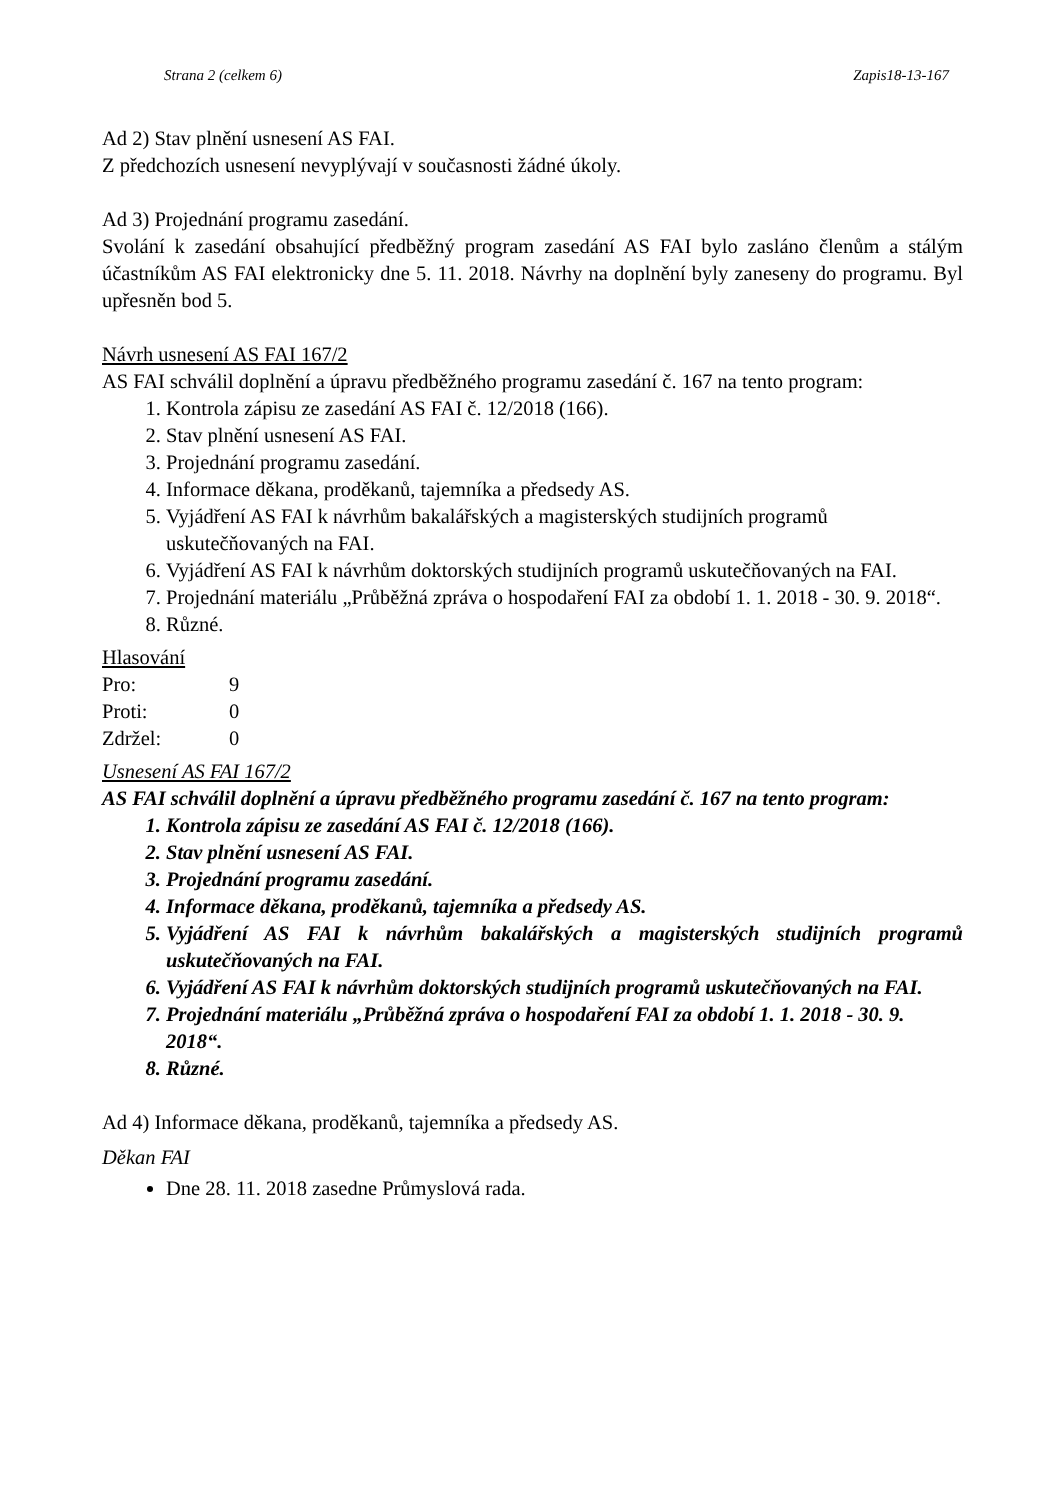Strana 2 (celkem 6) Zapis18-13-167
Ad 2) Stav plnění usnesení AS FAI.
Z předchozích usnesení nevyplývají v současnosti žádné úkoly.
Ad 3) Projednání programu zasedání.
Svolání k zasedání obsahující předběžný program zasedání AS FAI bylo zasláno členům a stálým účastníkům AS FAI elektronicky dne 5. 11. 2018. Návrhy na doplnění byly zaneseny do programu. Byl upřesněn bod 5.
Návrh usnesení AS FAI 167/2
AS FAI schválil doplnění a úpravu předběžného programu zasedání č. 167 na tento program:
1. Kontrola zápisu ze zasedání AS FAI č. 12/2018 (166).
2. Stav plnění usnesení AS FAI.
3. Projednání programu zasedání.
4. Informace děkana, proděkanů, tajemníka a předsedy AS.
5. Vyjádření AS FAI k návrhům bakalářských a magisterských studijních programů uskutečňovaných na FAI.
6. Vyjádření AS FAI k návrhům doktorských studijních programů uskutečňovaných na FAI.
7. Projednání materiálu „Průběžná zpráva o hospodaření FAI za období 1. 1. 2018 - 30. 9. 2018“.
8. Různé.
Hlasování
| Pro: | 9 |
| Proti: | 0 |
| Zdržel: | 0 |
Usnesení AS FAI 167/2
AS FAI schválil doplnění a úpravu předběžného programu zasedání č. 167 na tento program:
1. Kontrola zápisu ze zasedání AS FAI č. 12/2018 (166).
2. Stav plnění usnesení AS FAI.
3. Projednání programu zasedání.
4. Informace děkana, proděkanů, tajemníka a předsedy AS.
5. Vyjádření AS FAI k návrhům bakalářských a magisterských studijních programů uskutečňovaných na FAI.
6. Vyjádření AS FAI k návrhům doktorských studijních programů uskutečňovaných na FAI.
7. Projednání materiálu „Průběžná zpráva o hospodaření FAI za období 1. 1. 2018 - 30. 9. 2018“.
8. Různé.
Ad 4) Informace děkana, proděkanů, tajemníka a předsedy AS.
Děkan FAI
Dne 28. 11. 2018 zasedne Průmyslová rada.